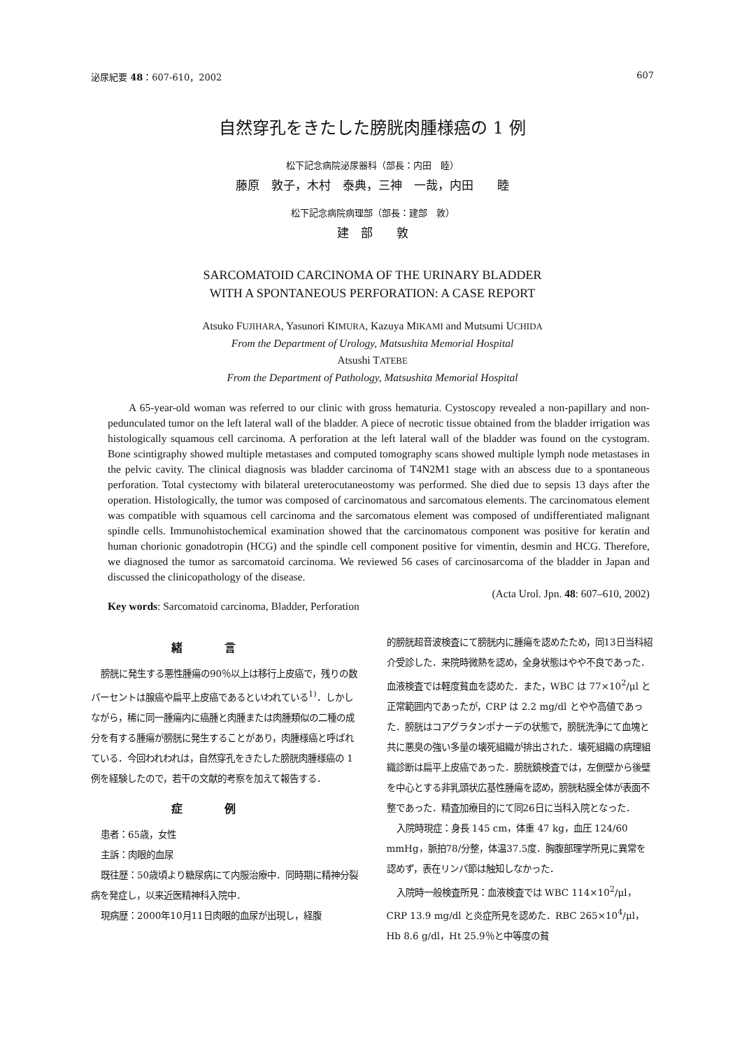泌尿紀要 48：607-610，2002 607
自然穿孔をきたした膀胱肉腫様癌の 1 例
松下記念病院泌尿器科（部長：内田　睦）
藤原　敦子，木村　泰典，三神　一哉，内田　　睦
松下記念病院病理部（部長：建部　敦）
建　部　　敦
SARCOMATOID CARCINOMA OF THE URINARY BLADDER
WITH A SPONTANEOUS PERFORATION: A CASE REPORT
Atsuko FUJIHARA, Yasunori KIMURA, Kazuya MIKAMI and Mutsumi UCHIDA
From the Department of Urology, Matsushita Memorial Hospital
Atsushi TATEBE
From the Department of Pathology, Matsushita Memorial Hospital
A 65-year-old woman was referred to our clinic with gross hematuria. Cystoscopy revealed a non-papillary and non-pedunculated tumor on the left lateral wall of the bladder. A piece of necrotic tissue obtained from the bladder irrigation was histologically squamous cell carcinoma. A perforation at the left lateral wall of the bladder was found on the cystogram. Bone scintigraphy showed multiple metastases and computed tomography scans showed multiple lymph node metastases in the pelvic cavity. The clinical diagnosis was bladder carcinoma of T4N2M1 stage with an abscess due to a spontaneous perforation. Total cystectomy with bilateral ureterocutaneostomy was performed. She died due to sepsis 13 days after the operation. Histologically, the tumor was composed of carcinomatous and sarcomatous elements. The carcinomatous element was compatible with squamous cell carcinoma and the sarcomatous element was composed of undifferentiated malignant spindle cells. Immunohistochemical examination showed that the carcinomatous component was positive for keratin and human chorionic gonadotropin (HCG) and the spindle cell component positive for vimentin, desmin and HCG. Therefore, we diagnosed the tumor as sarcomatoid carcinoma. We reviewed 56 cases of carcinosarcoma of the bladder in Japan and discussed the clinicopathology of the disease.
(Acta Urol. Jpn. 48: 607–610, 2002)
Key words: Sarcomatoid carcinoma, Bladder, Perforation
緒言
膀胱に発生する悪性腫瘍の90％以上は移行上皮癌で，残りの数パーセントは腺癌や扁平上皮癌であるといわれている<sup>1)</sup>．しかしながら，稀に同一腫瘍内に癌腫と肉腫または肉腫類似の二種の成分を有する腫瘍が膀胱に発生することがあり，肉腫様癌と呼ばれている．今回われわれは，自然穿孔をきたした膀胱肉腫様癌の 1 例を経験したので，若干の文献的考察を加えて報告する．
症例
患者：65歳，女性
主訴：肉眼的血尿
既往歴：50歳頃より糖尿病にて内服治療中．同時期に精神分裂病を発症し，以来近医精神科入院中．
現病歴：2000年10月11日肉眼的血尿が出現し，経腹
的膀胱超音波検査にて膀胱内に腫瘍を認めたため，同13日当科紹介受診した．来院時微熱を認め，全身状態はやや不良であった．血液検査では軽度貧血を認めた．また，WBC は 77×10<sup>2</sup>/μl と正常範囲内であったが，CRP は 2.2 mg/dl とやや高値であった．膀胱はコアグラタンポナーデの状態で，膀胱洗浄にて血塊と共に悪臭の強い多量の壊死組織が排出された．壊死組織の病理組織診断は扁平上皮癌であった．膀胱鏡検査では，左側壁から後壁を中心とする非乳頭状広基性腫瘍を認め，膀胱粘膜全体が表面不整であった．精査加療目的にて同26日に当科入院となった．
入院時現症：身長 145 cm，体重 47 kg，血圧 124/60 mmHg，脈拍78/分整，体温37.5度．胸腹部理学所見に異常を認めず，表在リンパ節は触知しなかった．
入院時一般検査所見：血液検査では WBC 114×10<sup>2</sup>/μl，CRP 13.9 mg/dl と炎症所見を認めた．RBC 265×10<sup>4</sup>/μl，Hb 8.6 g/dl，Ht 25.9％と中等度の貧